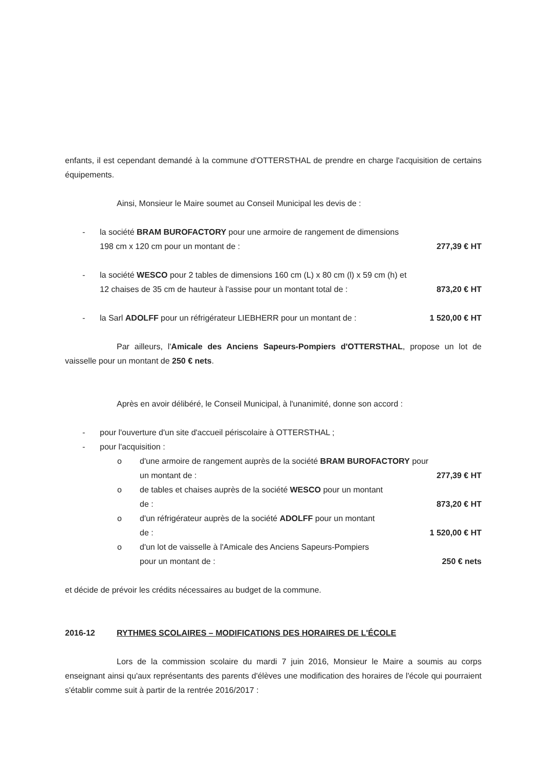enfants, il est cependant demandé à la commune d'OTTERSTHAL de prendre en charge l'acquisition de certains équipements.
Ainsi, Monsieur le Maire soumet au Conseil Municipal les devis de :
- la société BRAM BUROFACTORY pour une armoire de rangement de dimensions
198 cm x 120 cm pour un montant de : 277,39 € HT
- la société WESCO pour 2 tables de dimensions 160 cm (L) x 80 cm (l) x 59 cm (h) et
12 chaises de 35 cm de hauteur à l'assise pour un montant total de : 873,20 € HT
- la Sarl ADOLFF pour un réfrigérateur LIEBHERR pour un montant de : 1 520,00 € HT
Par ailleurs, l'Amicale des Anciens Sapeurs-Pompiers d'OTTERSTHAL, propose un lot de vaisselle pour un montant de 250 € nets.
Après en avoir délibéré, le Conseil Municipal, à l'unanimité, donne son accord :
- pour l'ouverture d'un site d'accueil périscolaire à OTTERSTHAL ;
- pour l'acquisition :
o d'une armoire de rangement auprès de la société BRAM BUROFACTORY pour
un montant de : 277,39 € HT
o de tables et chaises auprès de la société WESCO pour un montant
de : 873,20 € HT
o d'un réfrigérateur auprès de la société ADOLFF pour un montant
de : 1 520,00 € HT
o d'un lot de vaisselle à l'Amicale des Anciens Sapeurs-Pompiers
pour un montant de : 250 € nets
et décide de prévoir les crédits nécessaires au budget de la commune.
2016-12 RYTHMES SCOLAIRES – MODIFICATIONS DES HORAIRES DE L'ÉCOLE
Lors de la commission scolaire du mardi 7 juin 2016, Monsieur le Maire a soumis au corps enseignant ainsi qu'aux représentants des parents d'élèves une modification des horaires de l'école qui pourraient s'établir comme suit à partir de la rentrée 2016/2017 :